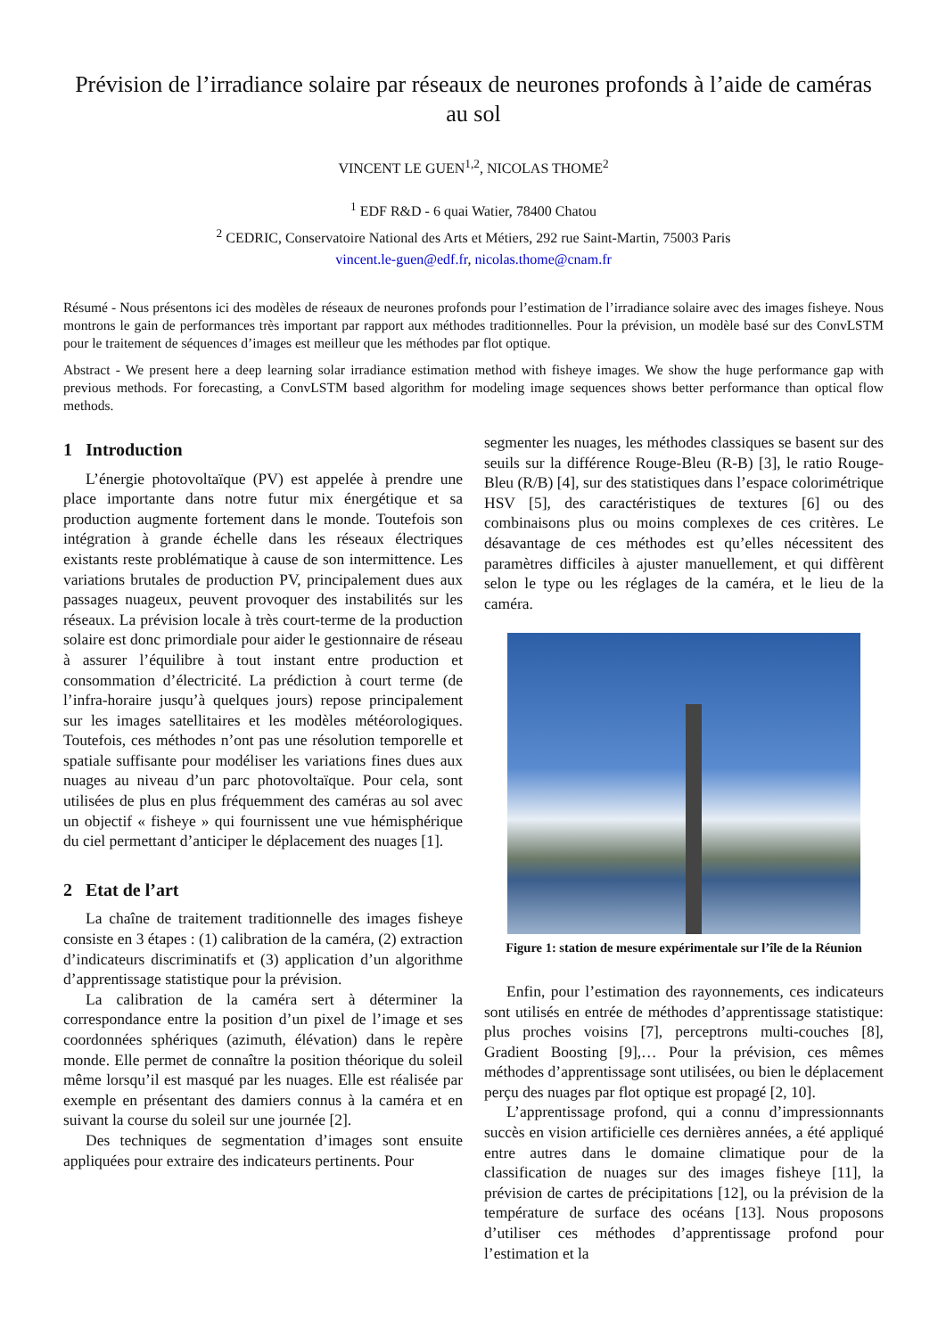Prévision de l’irradiance solaire par réseaux de neurones profonds à l’aide de caméras au sol
VINCENT LE GUEN<sup>1,2</sup>, NICOLAS THOME<sup>2</sup>
<sup>1</sup> EDF R&D - 6 quai Watier, 78400 Chatou
<sup>2</sup> CEDRIC, Conservatoire National des Arts et Métiers, 292 rue Saint-Martin, 75003 Paris
vincent.le-guen@edf.fr, nicolas.thome@cnam.fr
Résumé - Nous présentons ici des modèles de réseaux de neurones profonds pour l’estimation de l’irradiance solaire avec des images fisheye. Nous montrons le gain de performances très important par rapport aux méthodes traditionnelles. Pour la prévision, un modèle basé sur des ConvLSTM pour le traitement de séquences d’images est meilleur que les méthodes par flot optique.
Abstract - We present here a deep learning solar irradiance estimation method with fisheye images. We show the huge performance gap with previous methods. For forecasting, a ConvLSTM based algorithm for modeling image sequences shows better performance than optical flow methods.
1 Introduction
L’énergie photovoltaïque (PV) est appelée à prendre une place importante dans notre futur mix énergétique et sa production augmente fortement dans le monde. Toutefois son intégration à grande échelle dans les réseaux électriques existants reste problématique à cause de son intermittence. Les variations brutales de production PV, principalement dues aux passages nuageux, peuvent provoquer des instabilités sur les réseaux. La prévision locale à très court-terme de la production solaire est donc primordiale pour aider le gestionnaire de réseau à assurer l’équilibre à tout instant entre production et consommation d’électricité. La prédiction à court terme (de l’infra-horaire jusqu’à quelques jours) repose principalement sur les images satellitaires et les modèles météorologiques. Toutefois, ces méthodes n’ont pas une résolution temporelle et spatiale suffisante pour modéliser les variations fines dues aux nuages au niveau d’un parc photovoltaïque. Pour cela, sont utilisées de plus en plus fréquemment des caméras au sol avec un objectif « fisheye » qui fournissent une vue hémisphérique du ciel permettant d’anticiper le déplacement des nuages [1].
2 Etat de l’art
La chaîne de traitement traditionnelle des images fisheye consiste en 3 étapes : (1) calibration de la caméra, (2) extraction d’indicateurs discriminatifs et (3) application d’un algorithme d’apprentissage statistique pour la prévision.
La calibration de la caméra sert à déterminer la correspondance entre la position d’un pixel de l’image et ses coordonnées sphériques (azimuth, élévation) dans le repère monde. Elle permet de connaître la position théorique du soleil même lorsqu’il est masqué par les nuages. Elle est réalisée par exemple en présentant des damiers connus à la caméra et en suivant la course du soleil sur une journée [2].
Des techniques de segmentation d’images sont ensuite appliquées pour extraire des indicateurs pertinents. Pour
segmenter les nuages, les méthodes classiques se basent sur des seuils sur la différence Rouge-Bleu (R-B) [3], le ratio Rouge-Bleu (R/B) [4], sur des statistiques dans l’espace colorimétrique HSV [5], des caractéristiques de textures [6] ou des combinaisons plus ou moins complexes de ces critères. Le désavantage de ces méthodes est qu’elles nécessitent des paramètres difficiles à ajuster manuellement, et qui diffèrent selon le type ou les réglages de la caméra, et le lieu de la caméra.
Figure 1: station de mesure expérimentale sur l’île de la Réunion
Enfin, pour l’estimation des rayonnements, ces indicateurs sont utilisés en entrée de méthodes d’apprentissage statistique: plus proches voisins [7], perceptrons multi-couches [8], Gradient Boosting [9],… Pour la prévision, ces mêmes méthodes d’apprentissage sont utilisées, ou bien le déplacement perçu des nuages par flot optique est propagé [2, 10].
L’apprentissage profond, qui a connu d’impressionnants succès en vision artificielle ces dernières années, a été appliqué entre autres dans le domaine climatique pour de la classification de nuages sur des images fisheye [11], la prévision de cartes de précipitations [12], ou la prévision de la température de surface des océans [13]. Nous proposons d’utiliser ces méthodes d’apprentissage profond pour l’estimation et la